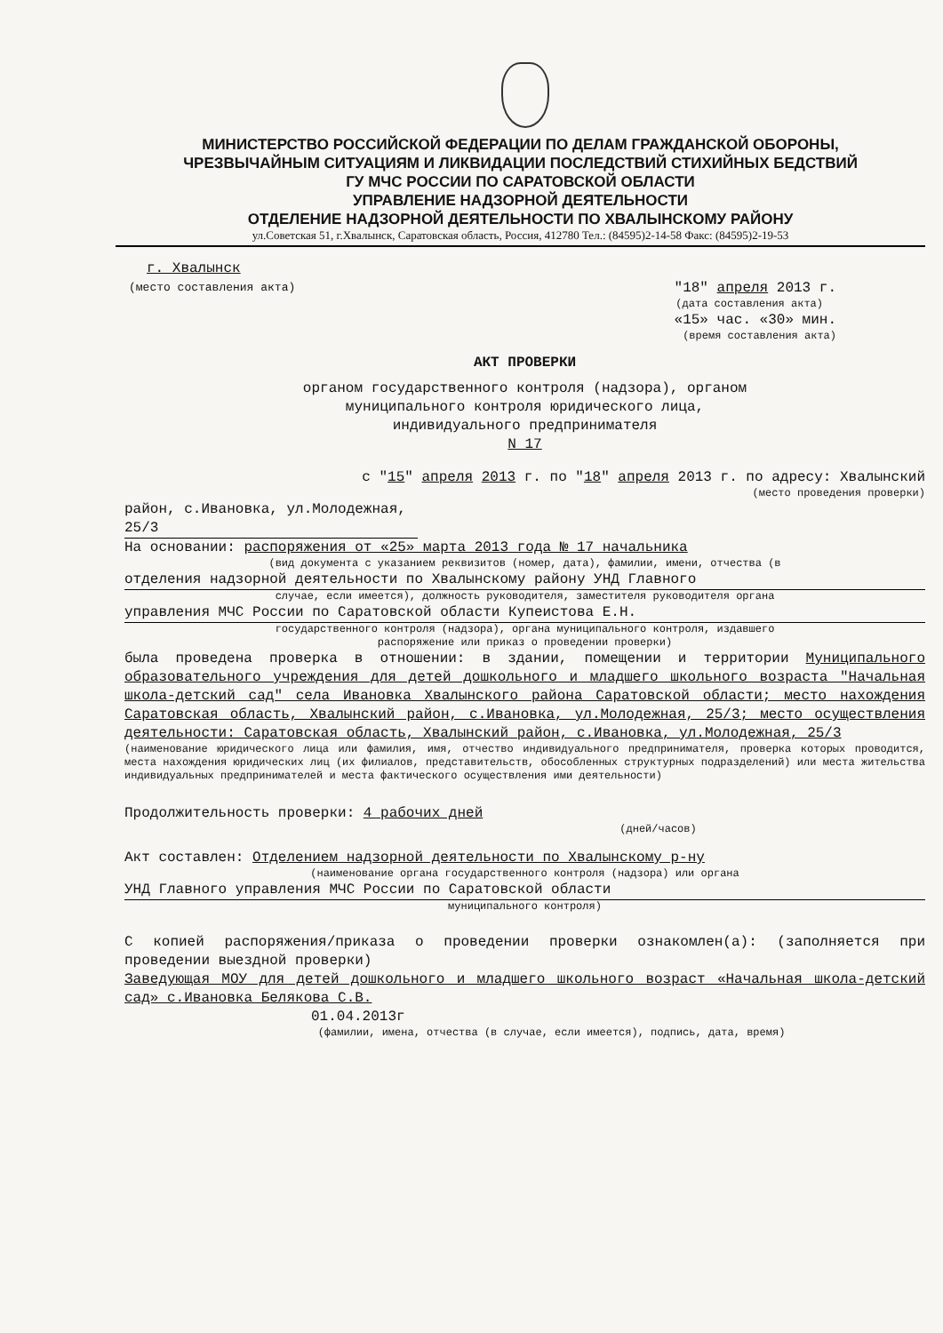МИНИСТЕРСТВО РОССИЙСКОЙ ФЕДЕРАЦИИ ПО ДЕЛАМ ГРАЖДАНСКОЙ ОБОРОНЫ,
ЧРЕЗВЫЧАЙНЫМ СИТУАЦИЯМ И ЛИКВИДАЦИИ ПОСЛЕДСТВИЙ СТИХИЙНЫХ БЕДСТВИЙ
ГУ МЧС РОССИИ ПО САРАТОВСКОЙ ОБЛАСТИ
УПРАВЛЕНИЕ НАДЗОРНОЙ ДЕЯТЕЛЬНОСТИ
ОТДЕЛЕНИЕ НАДЗОРНОЙ ДЕЯТЕЛЬНОСТИ ПО ХВАЛЫНСКОМУ РАЙОНУ
ул.Советская 51, г.Хвалынск, Саратовская область, Россия, 412780 Тел.: (84595)2-14-58 Факс: (84595)2-19-53
г. Хвалынск
(место составления акта)
"18" апреля 2013 г.
(дата составления акта)
«15» час. «30» мин.
(время составления акта)
АКТ ПРОВЕРКИ
органом государственного контроля (надзора), органом
муниципального контроля юридического лица,
индивидуального предпринимателя
N 17
с "15" апреля 2013 г. по "18" апреля 2013 г. по адресу: Хвалынский
(место проведения проверки)
район, с.Ивановка, ул.Молодежная, 25/3
На основании: распоряжения от «25» марта 2013 года № 17 начальника
(вид документа с указанием реквизитов (номер, дата), фамилии, имени, отчества (в
отделения надзорной деятельности по Хвалынскому району УНД Главного
случае, если имеется), должность руководителя, заместителя руководителя органа
управления МЧС России по Саратовской области Купеистова Е.Н.
государственного контроля (надзора), органа муниципального контроля, издавшего
распоряжение или приказ о проведении проверки)
была проведена проверка в отношении: в здании, помещении и территории Муниципального образовательного учреждения для детей дошкольного и младшего школьного возраста "Начальная школа-детский сад" села Ивановка Хвалынского района Саратовской области; место нахождения Саратовская область, Хвалынский район, с.Ивановка, ул.Молодежная, 25/3; место осуществления деятельности: Саратовская область, Хвалынский район, с.Ивановка, ул.Молодежная, 25/3
(наименование юридического лица или фамилия, имя, отчество индивидуального предпринимателя, проверка которых проводится, места нахождения юридических лиц (их филиалов, представительств, обособленных структурных подразделений) или места жительства индивидуальных предпринимателей и места фактического осуществления ими деятельности)
Продолжительность проверки: 4 рабочих дней
(дней/часов)
Акт составлен: Отделением надзорной деятельности по Хвалынскому р-ну
(наименование органа государственного контроля (надзора) или органа
УНД Главного управления МЧС России по Саратовской области
муниципального контроля)
С копией распоряжения/приказа о проведении проверки ознакомлен(а): (заполняется при проведении выездной проверки)
Заведующая МОУ для детей дошкольного и младшего школьного возраст «Начальная школа-детский сад» с.Ивановка Белякова С.В.
01.04.2013г
(фамилии, имена, отчества (в случае, если имеется), подпись, дата, время)